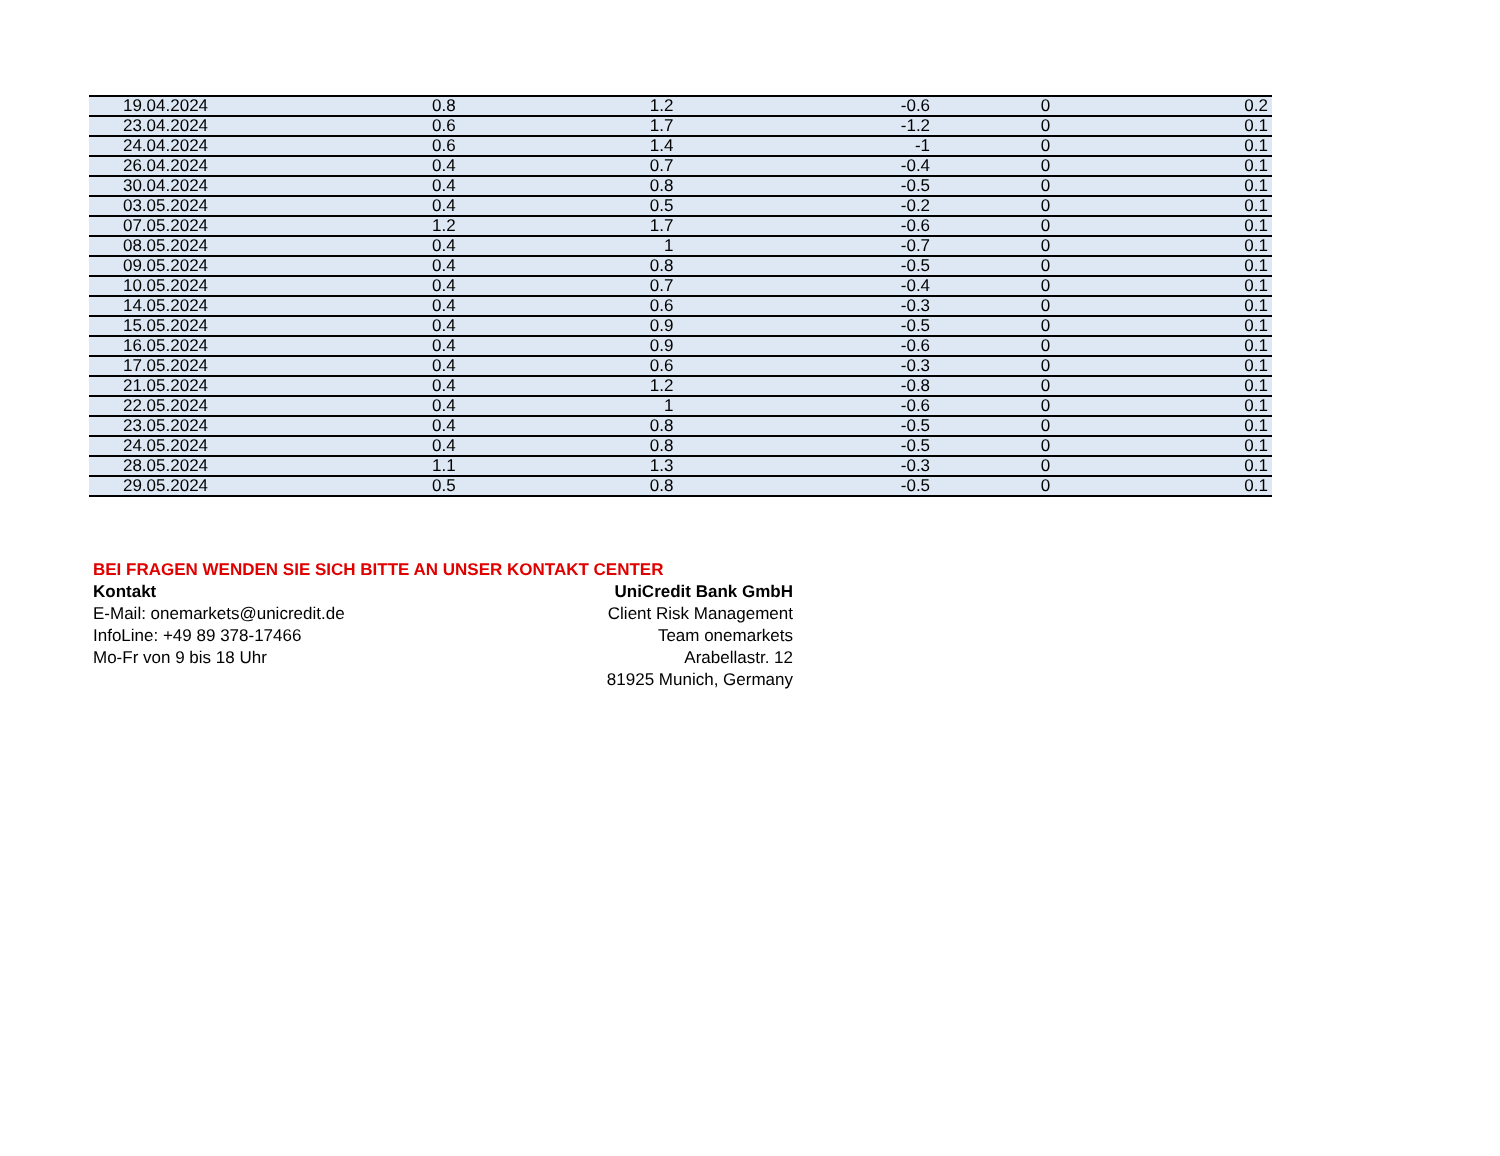| 19.04.2024 | 0.8 | 1.2 | -0.6 | 0 | 0.2 |
| 23.04.2024 | 0.6 | 1.7 | -1.2 | 0 | 0.1 |
| 24.04.2024 | 0.6 | 1.4 | -1 | 0 | 0.1 |
| 26.04.2024 | 0.4 | 0.7 | -0.4 | 0 | 0.1 |
| 30.04.2024 | 0.4 | 0.8 | -0.5 | 0 | 0.1 |
| 03.05.2024 | 0.4 | 0.5 | -0.2 | 0 | 0.1 |
| 07.05.2024 | 1.2 | 1.7 | -0.6 | 0 | 0.1 |
| 08.05.2024 | 0.4 | 1 | -0.7 | 0 | 0.1 |
| 09.05.2024 | 0.4 | 0.8 | -0.5 | 0 | 0.1 |
| 10.05.2024 | 0.4 | 0.7 | -0.4 | 0 | 0.1 |
| 14.05.2024 | 0.4 | 0.6 | -0.3 | 0 | 0.1 |
| 15.05.2024 | 0.4 | 0.9 | -0.5 | 0 | 0.1 |
| 16.05.2024 | 0.4 | 0.9 | -0.6 | 0 | 0.1 |
| 17.05.2024 | 0.4 | 0.6 | -0.3 | 0 | 0.1 |
| 21.05.2024 | 0.4 | 1.2 | -0.8 | 0 | 0.1 |
| 22.05.2024 | 0.4 | 1 | -0.6 | 0 | 0.1 |
| 23.05.2024 | 0.4 | 0.8 | -0.5 | 0 | 0.1 |
| 24.05.2024 | 0.4 | 0.8 | -0.5 | 0 | 0.1 |
| 28.05.2024 | 1.1 | 1.3 | -0.3 | 0 | 0.1 |
| 29.05.2024 | 0.5 | 0.8 | -0.5 | 0 | 0.1 |
BEI FRAGEN WENDEN SIE SICH BITTE AN UNSER KONTAKT CENTER
Kontakt UniCredit Bank GmbH
E-Mail: onemarkets@unicredit.de Client Risk Management
InfoLine: +49 89 378-17466 Team onemarkets
Mo-Fr von 9 bis 18 Uhr Arabellastr. 12
81925 Munich, Germany